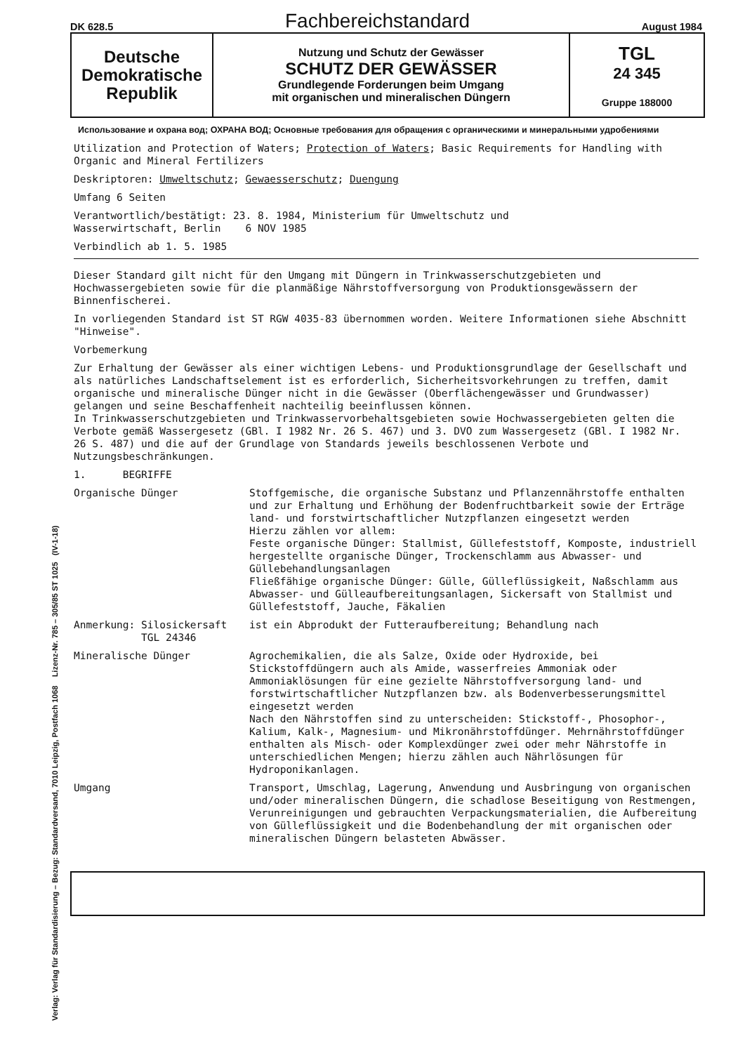DK 628.5 Fachbereichstandard August 1984
Deutsche
Demokratische
Republik
Nutzung und Schutz der Gewässer
SCHUTZ DER GEWÄSSER
Grundlegende Forderungen beim Umgang
mit organischen und mineralischen Düngern
TGL
24 345
Gruppe 188000
Verlag: Verlag für Standardisierung – Bezug: Standardversand, 7010 Leipzig, Postfach 1068 Lizenz-Nr. 785 – 305/85 ST 1025 (IV-1-18)
Использование и охрана вод; ОХРАНА ВОД; Основные требования для обращения с органическими и минеральными удробениями
Utilization and Protection of Waters; Protection of Waters; Basic Requirements for Handling with Organic and Mineral Fertilizers
Deskriptoren: Umweltschutz; Gewaesserschutz; Duengung
Umfang 6 Seiten
Verantwortlich/bestätigt: 23. 8. 1984, Ministerium für Umweltschutz und
Wasserwirtschaft, Berlin 6 NOV 1985
Verbindlich ab 1. 5. 1985
Dieser Standard gilt nicht für den Umgang mit Düngern in Trinkwasserschutzgebieten und Hochwassergebieten sowie für die planmäßige Nährstoffversorgung von Produktionsgewässern der Binnenfischerei.
In vorliegenden Standard ist ST RGW 4035-83 übernommen worden. Weitere Informationen siehe Abschnitt "Hinweise".
Vorbemerkung
Zur Erhaltung der Gewässer als einer wichtigen Lebens- und Produktionsgrundlage der Gesellschaft und als natürliches Landschaftselement ist es erforderlich, Sicherheitsvorkehrungen zu treffen, damit organische und mineralische Dünger nicht in die Gewässer (Oberflächengewässer und Grundwasser) gelangen und seine Beschaffenheit nachteilig beeinflussen können.
In Trinkwasserschutzgebieten und Trinkwasservorbehaltsgebieten sowie Hochwassergebieten gelten die Verbote gemäß Wassergesetz (GBl. I 1982 Nr. 26 S. 467) und 3. DVO zum Wassergesetz (GBl. I 1982 Nr. 26 S. 487) und die auf der Grundlage von Standards jeweils beschlossenen Verbote und Nutzungsbeschränkungen.
1. BEGRIFFE
| Organische Dünger | Stoffgemische, die organische Substanz und Pflanzennährstoffe enthalten und zur Erhaltung und Erhöhung der Bodenfruchtbarkeit sowie der Erträge land- und forstwirtschaftlicher Nutzpflanzen eingesetzt werden Hierzu zählen vor allem: Feste organische Dünger: Stallmist, Güllefeststoff, Komposte, industriell hergestellte organische Dünger, Trockenschlamm aus Abwasser- und Güllebehandlungsanlagen Fließfähige organische Dünger: Gülle, Gülleflüssigkeit, Naßschlamm aus Abwasser- und Gülleaufbereitungsanlagen, Sickersaft von Stallmist und Güllefeststoff, Jauche, Fäkalien |
| Anmerkung: Silosickersaft TGL 24346 | ist ein Abprodukt der Futteraufbereitung; Behandlung nach |
| Mineralische Dünger | Agrochemikalien, die als Salze, Oxide oder Hydroxide, bei Stickstoffdüngern auch als Amide, wasserfreies Ammoniak oder Ammoniaklösungen für eine gezielte Nährstoffversorgung land- und forstwirtschaftlicher Nutzpflanzen bzw. als Bodenverbesserungsmittel eingesetzt werden Nach den Nährstoffen sind zu unterscheiden: Stickstoff-, Phosophor-, Kalium, Kalk-, Magnesium- und Mikronährstoffdünger. Mehrnährstoffdünger enthalten als Misch- oder Komplexdünger zwei oder mehr Nährstoffe in unterschiedlichen Mengen; hierzu zählen auch Nährlösungen für Hydroponikanlagen. |
| Umgang | Transport, Umschlag, Lagerung, Anwendung und Ausbringung von organischen und/oder mineralischen Düngern, die schadlose Beseitigung von Restmengen, Verunreinigungen und gebrauchten Verpackungsmaterialien, die Aufbereitung von Gülleflüssigkeit und die Bodenbehandlung der mit organischen oder mineralischen Düngern belasteten Abwässer. |